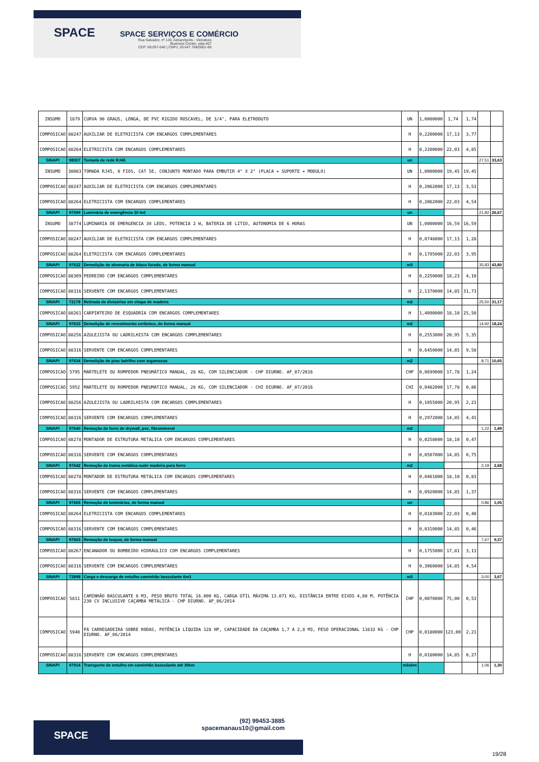SPACE
SPACE SERVIÇOS E COMÉRCIO
Rua Salvador, nº 120, Adrianópolis - Vieiralves Business Center, sala 407
CEP: 69.057-040 | CNPJ: 20.647.768/0001-69
| INSUMO | 1879 | CURVA 90 GRAUS, LONGA, DE PVC RIGIDO ROSCAVEL, DE 3/4", PARA ELETRODUTO | UN | 1,0000000 | 1,74 | 1,74 | | |
| COMPOSICAO | 88247 | AUXILIAR DE ELETRICISTA COM ENCARGOS COMPLEMENTARES | H | 0,2200000 | 17,13 | 3,77 | | |
| COMPOSICAO | 88264 | ELETRICISTA COM ENCARGOS COMPLEMENTARES | H | 0,2200000 | 22,03 | 4,85 | | |
| SINAPI | 98307 | Tomada de rede RJ45 | un | | | | 27,51 | 33,63 |
| INSUMO | 38083 | TOMADA RJ45, 8 FIOS, CAT 5E, CONJUNTO MONTADO PARA EMBUTIR 4" X 2" (PLACA + SUPORTE + MODULO) | UN | 1,0000000 | 19,45 | 19,45 | | |
| COMPOSICAO | 88247 | AUXILIAR DE ELETRICISTA COM ENCARGOS COMPLEMENTARES | H | 0,2062000 | 17,13 | 3,53 | | |
| COMPOSICAO | 88264 | ELETRICISTA COM ENCARGOS COMPLEMENTARES | H | 0,2062000 | 22,03 | 4,54 | | |
| SINAPI | 97599 | Luminária de emergência 30 led | un | | | | 21,82 | 26,67 |
| INSUMO | 38774 | LUMINARIA DE EMERGENCIA 30 LEDS, POTENCIA 2 W, BATERIA DE LITIO, AUTONOMIA DE 6 HORAS | UN | 1,0000000 | 16,59 | 16,59 | | |
| COMPOSICAO | 88247 | AUXILIAR DE ELETRICISTA COM ENCARGOS COMPLEMENTARES | H | 0,0748000 | 17,13 | 1,28 | | |
| COMPOSICAO | 88264 | ELETRICISTA COM ENCARGOS COMPLEMENTARES | H | 0,1795000 | 22,03 | 3,95 | | |
| SINAPI | 97622 | Demolição de alvenaria de bloco furado, de forma manual | m3 | | | | 35,83 | 43,80 |
| COMPOSICAO | 88309 | PEDREIRO COM ENCARGOS COMPLEMENTARES | H | 0,2250000 | 18,23 | 4,10 | | |
| COMPOSICAO | 88316 | SERVENTE COM ENCARGOS COMPLEMENTARES | H | 2,1370000 | 14,85 | 31,73 | | |
| SINAPI | 72178 | Retirada de divisórias em chapa de madeira | m2 | | | | 25,50 | 31,17 |
| COMPOSICAO | 88261 | CARPINTEIRO DE ESQUADRIA COM ENCARGOS COMPLEMENTARES | H | 1,4090000 | 18,10 | 25,50 | | |
| SINAPI | 97633 | Demolição de revestimento cerâmico, de forma manual | m2 | | | | 14,92 | 18,24 |
| COMPOSICAO | 88256 | AZULEJISTA OU LADRILHISTA COM ENCARGOS COMPLEMENTARES | H | 0,2553000 | 20,95 | 5,35 | | |
| COMPOSICAO | 88316 | SERVENTE COM ENCARGOS COMPLEMENTARES | H | 0,6450000 | 14,85 | 9,58 | | |
| SINAPI | 97634 | Demolição de piso ladrilho com argamassa | m2 | | | | 8,71 | 10,65 |
| COMPOSICAO | 5795 | MARTELETE OU ROMPEDOR PNEUMÁTICO MANUAL, 28 KG, COM SILENCIADOR - CHP DIURNO. AF_07/2016 | CHP | 0,0699000 | 17,78 | 1,24 | | |
| COMPOSICAO | 5952 | MARTELETE OU ROMPEDOR PNEUMÁTICO MANUAL, 28 KG, COM SILENCIADOR - CHI DIURNO. AF_07/2016 | CHI | 0,0482000 | 17,78 | 0,86 | | |
| COMPOSICAO | 88256 | AZULEJISTA OU LADRILHISTA COM ENCARGOS COMPLEMENTARES | H | 0,1055000 | 20,95 | 2,21 | | |
| COMPOSICAO | 88316 | SERVENTE COM ENCARGOS COMPLEMENTARES | H | 0,2972000 | 14,85 | 4,41 | | |
| SINAPI | 97640 | Remoção de forro de drywall, pvc, fibromineral | m2 | | | | 1,22 | 1,49 |
| COMPOSICAO | 88278 | MONTADOR DE ESTRUTURA METÁLICA COM ENCARGOS COMPLEMENTARES | H | 0,0258000 | 18,10 | 0,47 | | |
| COMPOSICAO | 88316 | SERVENTE COM ENCARGOS COMPLEMENTARES | H | 0,0507000 | 14,85 | 0,75 | | |
| SINAPI | 97642 | Remoção de trama metálica oude madeira para forro | m2 | | | | 2,19 | 2,68 |
| COMPOSICAO | 88278 | MONTADOR DE ESTRUTURA METÁLICA COM ENCARGOS COMPLEMENTARES | H | 0,0461000 | 18,10 | 0,83 | | |
| COMPOSICAO | 88316 | SERVENTE COM ENCARGOS COMPLEMENTARES | H | 0,0920000 | 14,85 | 1,37 | | |
| SINAPI | 97665 | Remoção de luminárias, de forma manual | un | | | | 0,86 | 1,05 |
| COMPOSICAO | 88264 | ELETRICISTA COM ENCARGOS COMPLEMENTARES | H | 0,0183000 | 22,03 | 0,40 | | |
| COMPOSICAO | 88316 | SERVENTE COM ENCARGOS COMPLEMENTARES | H | 0,0310000 | 14,85 | 0,46 | | |
| SINAPI | 97663 | Remoção de louças, de forma manual | | | | | 7,67 | 9,37 |
| COMPOSICAO | 88267 | ENCANADOR OU BOMBEIRO HIDRÁULICO COM ENCARGOS COMPLEMENTARES | H | 0,1755000 | 17,81 | 3,13 | | |
| COMPOSICAO | 88316 | SERVENTE COM ENCARGOS COMPLEMENTARES | H | 0,3060000 | 14,85 | 4,54 | | |
| SINAPI | 72898 | Carga e descarga de entulho caminhão basculante 6m3 | m3 | | | | 3,00 | 3,67 |
| COMPOSICAO | 5811 | CAMINHÃO BASCULANTE 6 M3, PESO BRUTO TOTAL 16.000 KG, CARGA ÚTIL MÁXIMA 13.071 KG, DISTÂNCIA ENTRE EIXOS 4,80 M, POTÊNCIA 230 CV INCLUSIVE CAÇAMBA METÁLICA - CHP DIURNO. AF_06/2014 | CHP | 0,0070000 | 75,00 | 0,53 | | |
| COMPOSICAO | 5940 | PÁ CARREGADEIRA SOBRE RODAS, POTÊNCIA LÍQUIDA 128 HP, CAPACIDADE DA CAÇAMBA 1,7 A 2,8 M3, PESO OPERACIONAL 11632 KG - CHP DIURNO. AF_06/2014 | CHP | 0,0180000 | 123,00 | 2,21 | | |
| COMPOSICAO | 88316 | SERVENTE COM ENCARGOS COMPLEMENTARES | H | 0,0180000 | 14,85 | 0,27 | | |
| SINAPI | 97914 | Transporte de entulho em caminhão basculante até 30km | m3xkm | | | | 1,06 | 1,30 |
SPACE
(92) 99453-3885
spacemanaus10@gmail.com
19/28